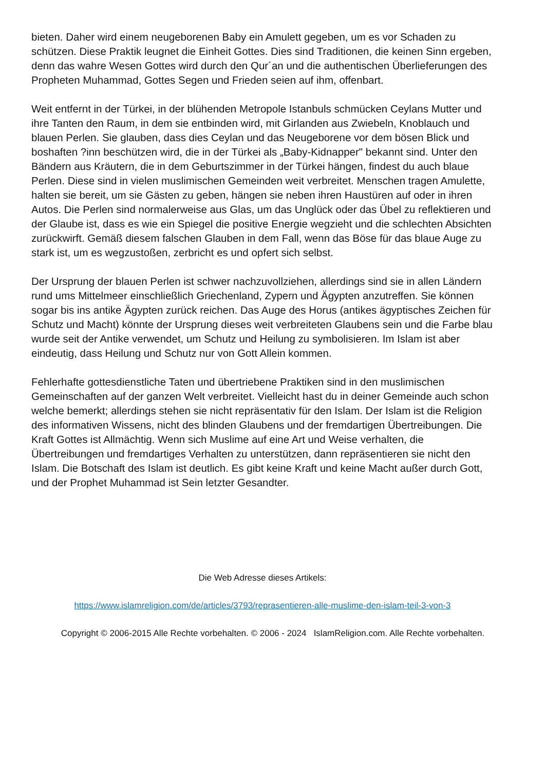bieten. Daher wird einem neugeborenen Baby ein Amulett gegeben, um es vor Schaden zu schützen. Diese Praktik leugnet die Einheit Gottes. Dies sind Traditionen, die keinen Sinn ergeben, denn das wahre Wesen Gottes wird durch den Qur´an und die authentischen Überlieferungen des Propheten Muhammad, Gottes Segen und Frieden seien auf ihm, offenbart.
Weit entfernt in der Türkei, in der blühenden Metropole Istanbuls schmücken Ceylans Mutter und ihre Tanten den Raum, in dem sie entbinden wird, mit Girlanden aus Zwiebeln, Knoblauch und blauen Perlen. Sie glauben, dass dies Ceylan und das Neugeborene vor dem bösen Blick und boshaften ?inn beschützen wird, die in der Türkei als „Baby-Kidnapper" bekannt sind. Unter den Bändern aus Kräutern, die in dem Geburtszimmer in der Türkei hängen, findest du auch blaue Perlen. Diese sind in vielen muslimischen Gemeinden weit verbreitet. Menschen tragen Amulette, halten sie bereit, um sie Gästen zu geben, hängen sie neben ihren Haustüren auf oder in ihren Autos. Die Perlen sind normalerweise aus Glas, um das Unglück oder das Übel zu reflektieren und der Glaube ist, dass es wie ein Spiegel die positive Energie wegzieht und die schlechten Absichten zurückwirft. Gemäß diesem falschen Glauben in dem Fall, wenn das Böse für das blaue Auge zu stark ist, um es wegzustoßen, zerbricht es und opfert sich selbst.
Der Ursprung der blauen Perlen ist schwer nachzuvollziehen, allerdings sind sie in allen Ländern rund ums Mittelmeer einschließlich Griechenland, Zypern und Ägypten anzutreffen. Sie können sogar bis ins antike Ägypten zurück reichen. Das Auge des Horus (antikes ägyptisches Zeichen für Schutz und Macht) könnte der Ursprung dieses weit verbreiteten Glaubens sein und die Farbe blau wurde seit der Antike verwendet, um Schutz und Heilung zu symbolisieren. Im Islam ist aber eindeutig, dass Heilung und Schutz nur von Gott Allein kommen.
Fehlerhafte gottesdienstliche Taten und übertriebene Praktiken sind in den muslimischen Gemeinschaften auf der ganzen Welt verbreitet. Vielleicht hast du in deiner Gemeinde auch schon welche bemerkt; allerdings stehen sie nicht repräsentativ für den Islam. Der Islam ist die Religion des informativen Wissens, nicht des blinden Glaubens und der fremdartigen Übertreibungen. Die Kraft Gottes ist Allmächtig. Wenn sich Muslime auf eine Art und Weise verhalten, die Übertreibungen und fremdartiges Verhalten zu unterstützen, dann repräsentieren sie nicht den Islam. Die Botschaft des Islam ist deutlich. Es gibt keine Kraft und keine Macht außer durch Gott, und der Prophet Muhammad ist Sein letzter Gesandter.
Die Web Adresse dieses Artikels:
https://www.islamreligion.com/de/articles/3793/reprasentieren-alle-muslime-den-islam-teil-3-von-3
Copyright © 2006-2015 Alle Rechte vorbehalten. © 2006 - 2024 IslamReligion.com. Alle Rechte vorbehalten.